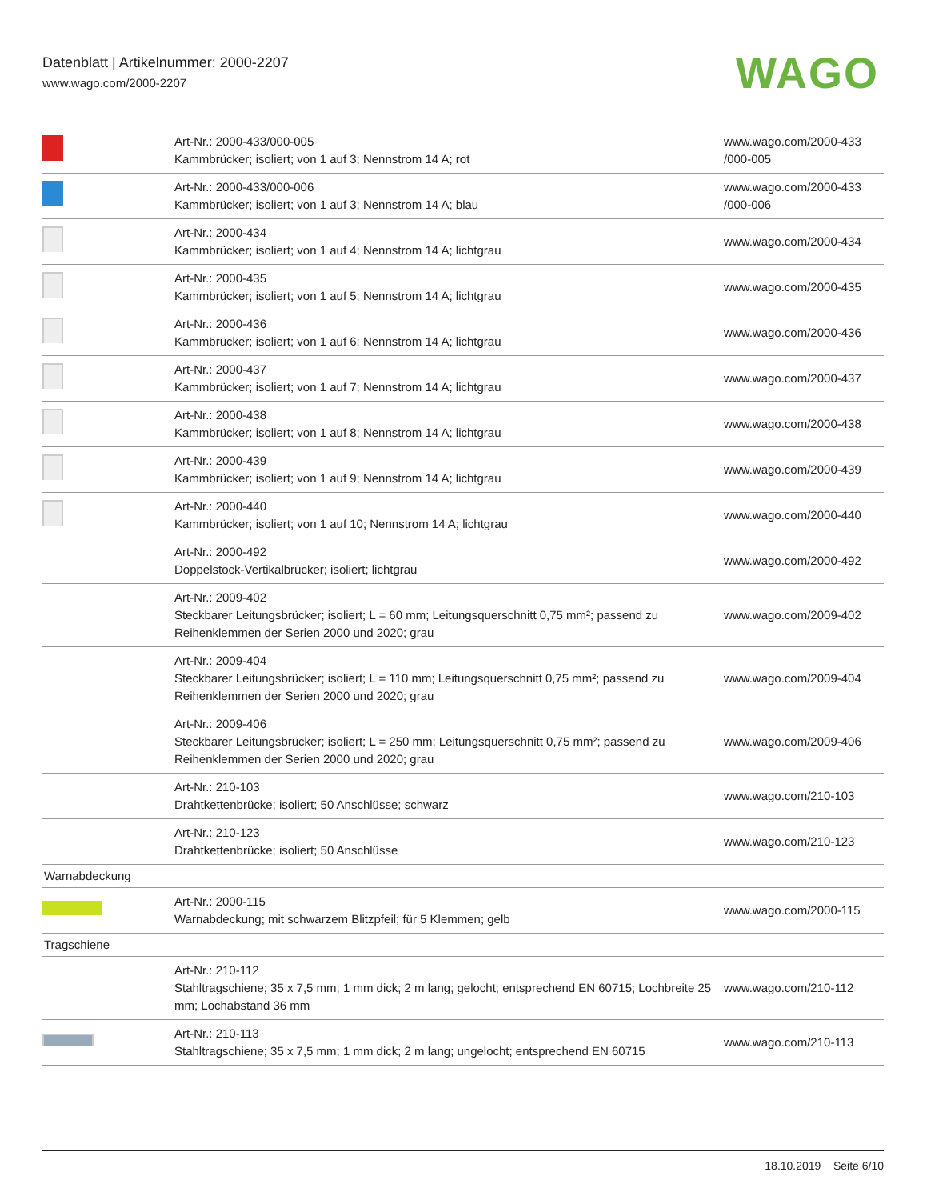Datenblatt | Artikelnummer: 2000-2207
www.wago.com/2000-2207
WAGO
| | Art-Nr.: 2000-433/000-005 Kammbrücker; isoliert; von 1 auf 3; Nennstrom 14 A; rot | www.wago.com/2000-433 /000-005 |
| | Art-Nr.: 2000-433/000-006 Kammbrücker; isoliert; von 1 auf 3; Nennstrom 14 A; blau | www.wago.com/2000-433 /000-006 |
| | Art-Nr.: 2000-434 Kammbrücker; isoliert; von 1 auf 4; Nennstrom 14 A; lichtgrau | www.wago.com/2000-434 |
| | Art-Nr.: 2000-435 Kammbrücker; isoliert; von 1 auf 5; Nennstrom 14 A; lichtgrau | www.wago.com/2000-435 |
| | Art-Nr.: 2000-436 Kammbrücker; isoliert; von 1 auf 6; Nennstrom 14 A; lichtgrau | www.wago.com/2000-436 |
| | Art-Nr.: 2000-437 Kammbrücker; isoliert; von 1 auf 7; Nennstrom 14 A; lichtgrau | www.wago.com/2000-437 |
| | Art-Nr.: 2000-438 Kammbrücker; isoliert; von 1 auf 8; Nennstrom 14 A; lichtgrau | www.wago.com/2000-438 |
| | Art-Nr.: 2000-439 Kammbrücker; isoliert; von 1 auf 9; Nennstrom 14 A; lichtgrau | www.wago.com/2000-439 |
| | Art-Nr.: 2000-440 Kammbrücker; isoliert; von 1 auf 10; Nennstrom 14 A; lichtgrau | www.wago.com/2000-440 |
| | Art-Nr.: 2000-492 Doppelstock-Vertikalbrücker; isoliert; lichtgrau | www.wago.com/2000-492 |
| | Art-Nr.: 2009-402 Steckbarer Leitungsbrücker; isoliert; L = 60 mm; Leitungsquerschnitt 0,75 mm²; passend zu Reihenklemmen der Serien 2000 und 2020; grau | www.wago.com/2009-402 |
| | Art-Nr.: 2009-404 Steckbarer Leitungsbrücker; isoliert; L = 110 mm; Leitungsquerschnitt 0,75 mm²; passend zu Reihenklemmen der Serien 2000 und 2020; grau | www.wago.com/2009-404 |
| | Art-Nr.: 2009-406 Steckbarer Leitungsbrücker; isoliert; L = 250 mm; Leitungsquerschnitt 0,75 mm²; passend zu Reihenklemmen der Serien 2000 und 2020; grau | www.wago.com/2009-406 |
| | Art-Nr.: 210-103 Drahtkettenbrücke; isoliert; 50 Anschlüsse; schwarz | www.wago.com/210-103 |
| | Art-Nr.: 210-123 Drahtkettenbrücke; isoliert; 50 Anschlüsse | www.wago.com/210-123 |
| Warnabdeckung | | |
| | Art-Nr.: 2000-115 Warnabdeckung; mit schwarzem Blitzpfeil; für 5 Klemmen; gelb | www.wago.com/2000-115 |
| Tragschiene | | |
| | Art-Nr.: 210-112 Stahltragschiene; 35 x 7,5 mm; 1 mm dick; 2 m lang; gelocht; entsprechend EN 60715; Lochbreite 25 mm; Lochabstand 36 mm | www.wago.com/210-112 |
| | Art-Nr.: 210-113 Stahltragschiene; 35 x 7,5 mm; 1 mm dick; 2 m lang; ungelocht; entsprechend EN 60715 | www.wago.com/210-113 |
18.10.2019 Seite 6/10